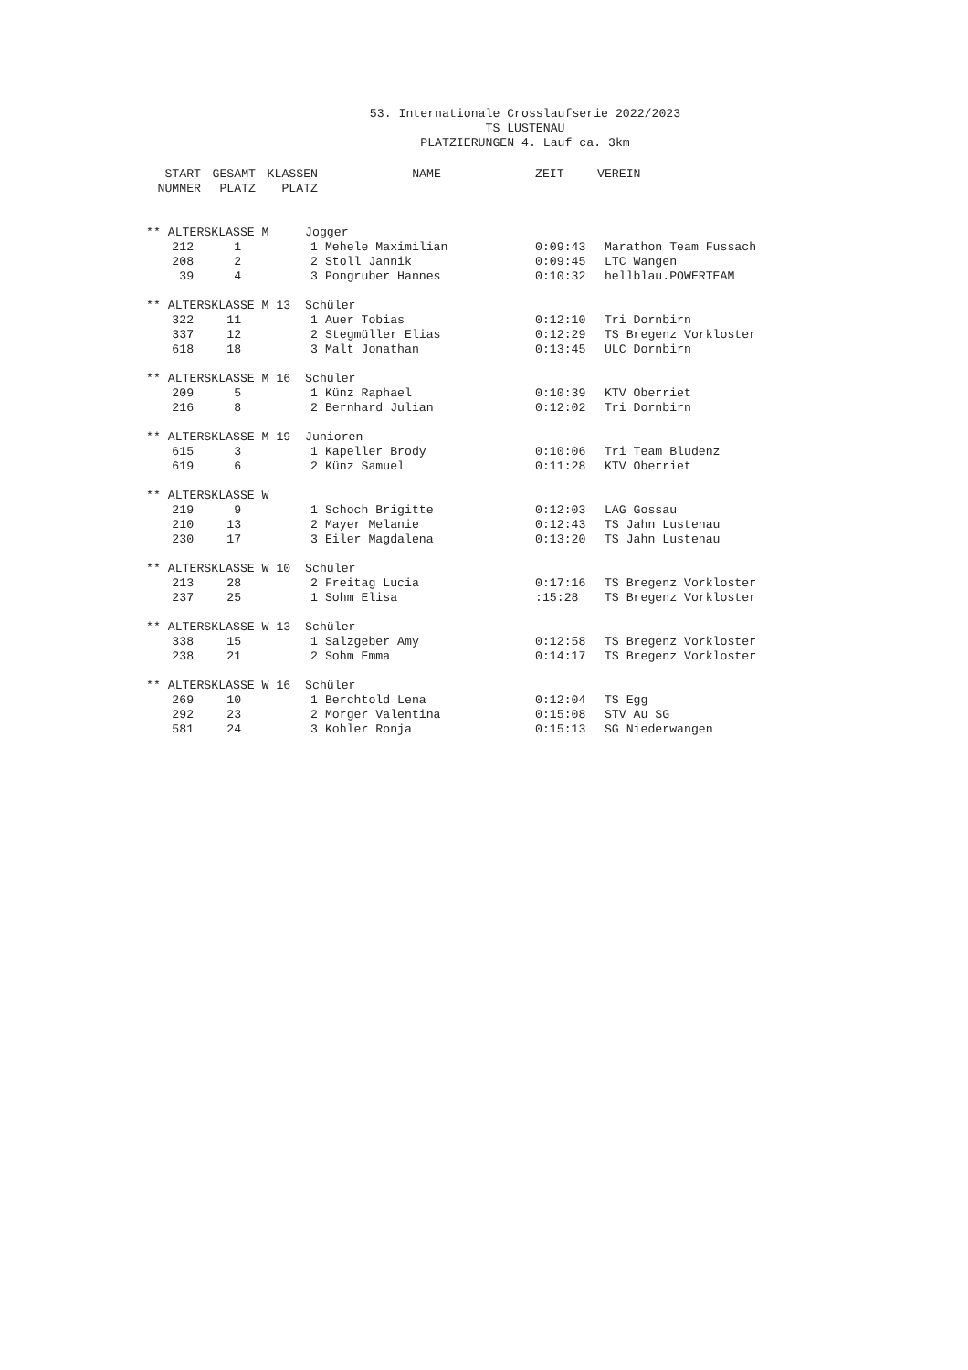53. Internationale Crosslaufserie 2022/2023
TS LUSTENAU
PLATZIERUNGEN 4. Lauf ca. 3km
| START NUMMER | GESAMT PLATZ | KLASSEN PLATZ | NAME | ZEIT | VEREIN |
| --- | --- | --- | --- | --- | --- |
| ** ALTERSKLASSE M Jogger | | | | | |
| 212 | 1 | 1 | Mehele Maximilian | 0:09:43 | Marathon Team Fussach |
| 208 | 2 | 2 | Stoll Jannik | 0:09:45 | LTC Wangen |
| 39 | 4 | 3 | Pongruber Hannes | 0:10:32 | hellblau.POWERTEAM |
| ** ALTERSKLASSE M 13 Schüler | | | | | |
| 322 | 11 | 1 | Auer Tobias | 0:12:10 | Tri Dornbirn |
| 337 | 12 | 2 | Stegmüller Elias | 0:12:29 | TS Bregenz Vorkloster |
| 618 | 18 | 3 | Malt Jonathan | 0:13:45 | ULC Dornbirn |
| ** ALTERSKLASSE M 16 Schüler | | | | | |
| 209 | 5 | 1 | Künz Raphael | 0:10:39 | KTV Oberriet |
| 216 | 8 | 2 | Bernhard Julian | 0:12:02 | Tri Dornbirn |
| ** ALTERSKLASSE M 19 Junioren | | | | | |
| 615 | 3 | 1 | Kapeller Brody | 0:10:06 | Tri Team Bludenz |
| 619 | 6 | 2 | Künz Samuel | 0:11:28 | KTV Oberriet |
| ** ALTERSKLASSE W | | | | | |
| 219 | 9 | 1 | Schoch Brigitte | 0:12:03 | LAG Gossau |
| 210 | 13 | 2 | Mayer Melanie | 0:12:43 | TS Jahn Lustenau |
| 230 | 17 | 3 | Eiler Magdalena | 0:13:20 | TS Jahn Lustenau |
| ** ALTERSKLASSE W 10 Schüler | | | | | |
| 213 | 28 | 2 | Freitag Lucia | 0:17:16 | TS Bregenz Vorkloster |
| 237 | 25 | 1 | Sohm Elisa | :15:28 | TS Bregenz Vorkloster |
| ** ALTERSKLASSE W 13 Schüler | | | | | |
| 338 | 15 | 1 | Salzgeber Amy | 0:12:58 | TS Bregenz Vorkloster |
| 238 | 21 | 2 | Sohm Emma | 0:14:17 | TS Bregenz Vorkloster |
| ** ALTERSKLASSE W 16 Schüler | | | | | |
| 269 | 10 | 1 | Berchtold Lena | 0:12:04 | TS Egg |
| 292 | 23 | 2 | Morger Valentina | 0:15:08 | STV Au SG |
| 581 | 24 | 3 | Kohler Ronja | 0:15:13 | SG Niederwangen |